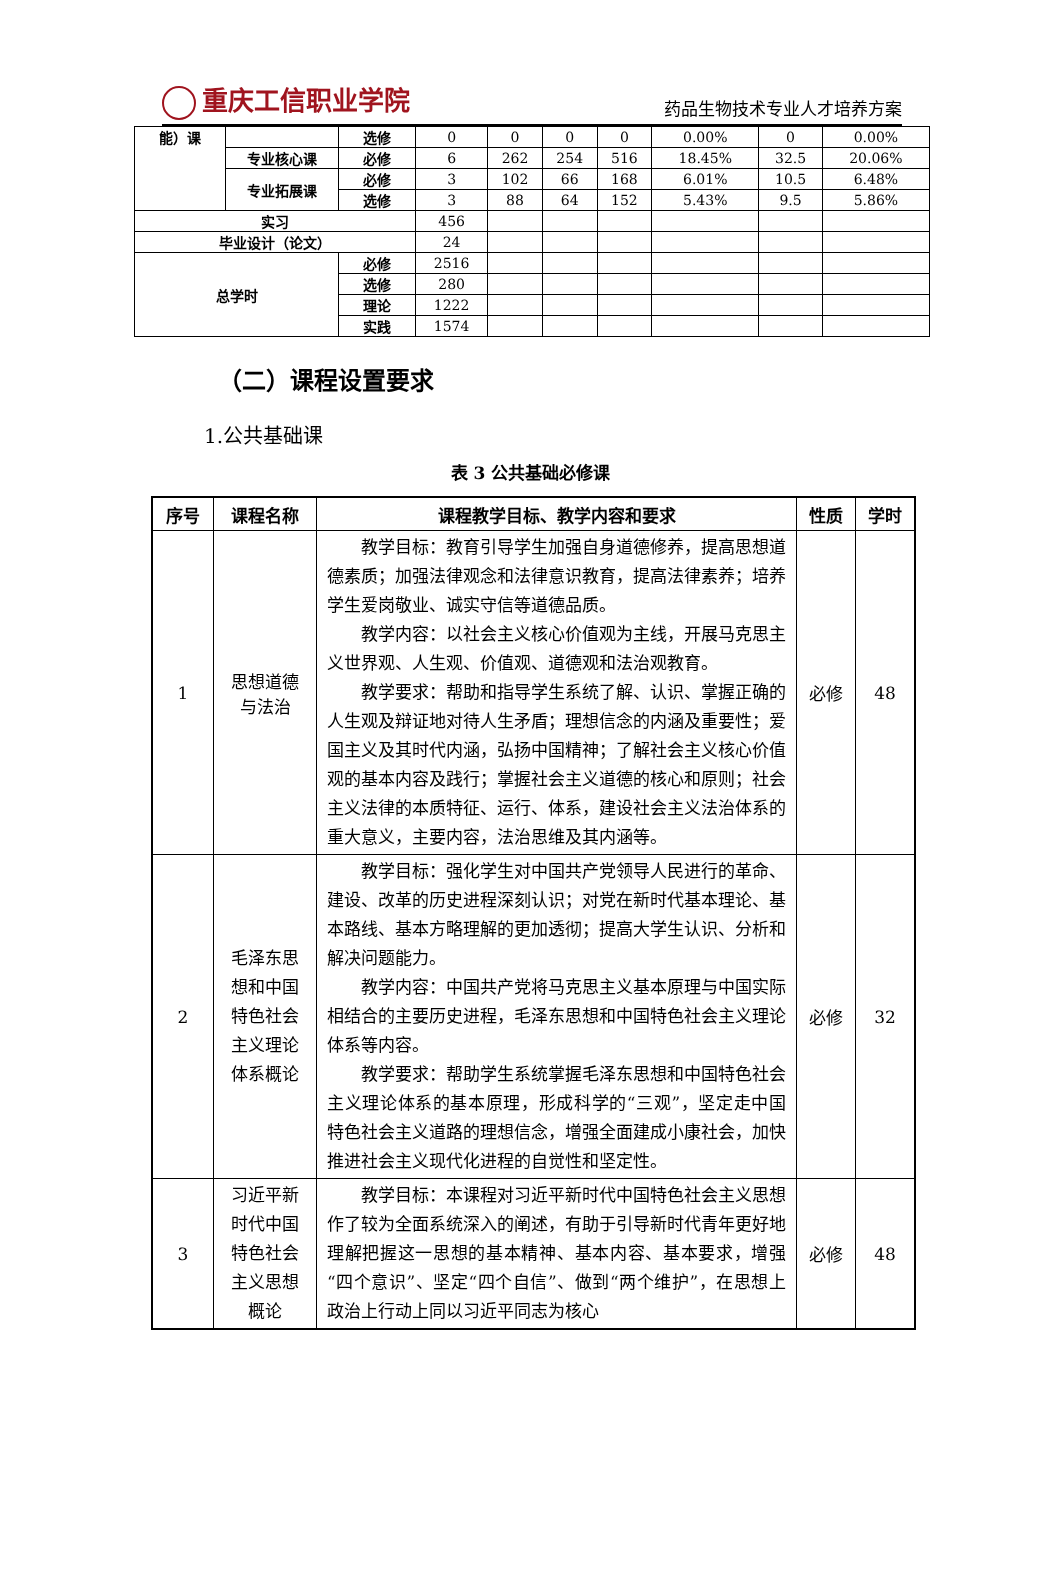重庆工信职业学院
药品生物技术专业人才培养方案
| 能）课 | | 选修 | 0 | 0 | 0 | 0 | 0.00% | 0 | 0.00% |
| | 专业核心课 | 必修 | 6 | 262 | 254 | 516 | 18.45% | 32.5 | 20.06% |
| | 专业拓展课 | 必修 | 3 | 102 | 66 | 168 | 6.01% | 10.5 | 6.48% |
| | | 选修 | 3 | 88 | 64 | 152 | 5.43% | 9.5 | 5.86% |
| 实习 | | | 456 | | | | | | |
| 毕业设计（论文） | | | 24 | | | | | | |
| 总学时 | | 必修 | 2516 | | | | | | |
| | | 选修 | 280 | | | | | | |
| | | 理论 | 1222 | | | | | | |
| | | 实践 | 1574 | | | | | | |
（二）课程设置要求
1.公共基础课
表 3 公共基础必修课
| 序号 | 课程名称 | 课程教学目标、教学内容和要求 | 性质 | 学时 |
| --- | --- | --- | --- | --- |
| 1 | 思想道德 与法治 | 教学目标：教育引导学生加强自身道德修养，提高思想道德素质；加强法律观念和法律意识教育，提高法律素养；培养学生爱岗敬业、诚实守信等道德品质。 教学内容：以社会主义核心价值观为主线，开展马克思主义世界观、人生观、价值观、道德观和法治观教育。 教学要求：帮助和指导学生系统了解、认识、掌握正确的人生观及辩证地对待人生矛盾；理想信念的内涵及重要性；爱国主义及其时代内涵，弘扬中国精神；了解社会主义核心价值观的基本内容及践行；掌握社会主义道德的核心和原则；社会主义法律的本质特征、运行、体系，建设社会主义法治体系的重大意义，主要内容，法治思维及其内涵等。 | 必修 | 48 |
| 2 | 毛泽东思 想和中国 特色社会 主义理论 体系概论 | 教学目标：强化学生对中国共产党领导人民进行的革命、建设、改革的历史进程深刻认识；对党在新时代基本理论、基本路线、基本方略理解的更加透彻；提高大学生认识、分析和解决问题能力。 教学内容：中国共产党将马克思主义基本原理与中国实际相结合的主要历史进程，毛泽东思想和中国特色社会主义理论体系等内容。 教学要求：帮助学生系统掌握毛泽东思想和中国特色社会主义理论体系的基本原理，形成科学的“三观”，坚定走中国特色社会主义道路的理想信念，增强全面建成小康社会，加快推进社会主义现代化进程的自觉性和坚定性。 | 必修 | 32 |
| 3 | 习近平新 时代中国 特色社会 主义思想 概论 | 教学目标：本课程对习近平新时代中国特色社会主义思想作了较为全面系统深入的阐述，有助于引导新时代青年更好地理解把握这一思想的基本精神、基本内容、基本要求，增强“四个意识”、坚定“四个自信”、做到“两个维护”，在思想上政治上行动上同以习近平同志为核心 | 必修 | 48 |